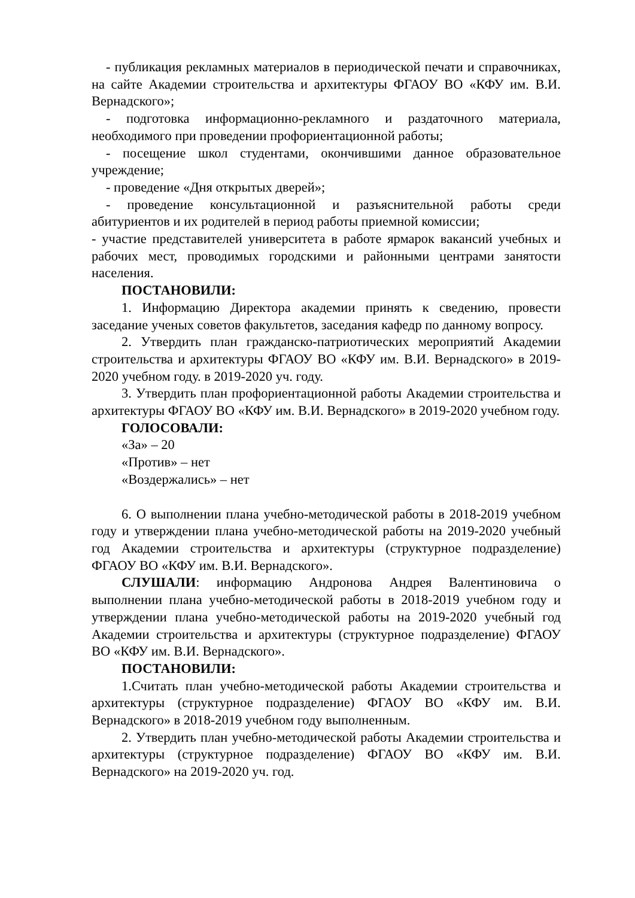- публикация рекламных материалов в периодической печати и справочниках, на сайте Академии строительства и архитектуры ФГАОУ ВО «КФУ им. В.И. Вернадского»;
- подготовка информационно-рекламного и раздаточного материала, необходимого при проведении профориентационной работы;
- посещение школ студентами, окончившими данное образовательное учреждение;
- проведение «Дня открытых дверей»;
- проведение консультационной и разъяснительной работы среди абитуриентов и их родителей в период работы приемной комиссии;
- участие представителей университета в работе ярмарок вакансий учебных и рабочих мест, проводимых городскими и районными центрами занятости населения.
ПОСТАНОВИЛИ:
1. Информацию Директора академии принять к сведению, провести заседание ученых советов факультетов, заседания кафедр по данному вопросу.
2. Утвердить план гражданско-патриотических мероприятий Академии строительства и архитектуры ФГАОУ ВО «КФУ им. В.И. Вернадского» в 2019-2020 учебном году. в 2019-2020 уч. году.
3. Утвердить план профориентационной работы Академии строительства и архитектуры ФГАОУ ВО «КФУ им. В.И. Вернадского» в 2019-2020 учебном году.
ГОЛОСОВАЛИ:
«За» – 20
«Против» – нет
«Воздержались» – нет
6. О выполнении плана учебно-методической работы в 2018-2019 учебном году и утверждении плана учебно-методической работы на 2019-2020 учебный год Академии строительства и архитектуры (структурное подразделение) ФГАОУ ВО «КФУ им. В.И. Вернадского».
СЛУШАЛИ: информацию Андронова Андрея Валентиновича о выполнении плана учебно-методической работы в 2018-2019 учебном году и утверждении плана учебно-методической работы на 2019-2020 учебный год Академии строительства и архитектуры (структурное подразделение) ФГАОУ ВО «КФУ им. В.И. Вернадского».
ПОСТАНОВИЛИ:
1.Считать план учебно-методической работы Академии строительства и архитектуры (структурное подразделение) ФГАОУ ВО «КФУ им. В.И. Вернадского» в 2018-2019 учебном году выполненным.
2. Утвердить план учебно-методической работы Академии строительства и архитектуры (структурное подразделение) ФГАОУ ВО «КФУ им. В.И. Вернадского» на 2019-2020 уч. год.